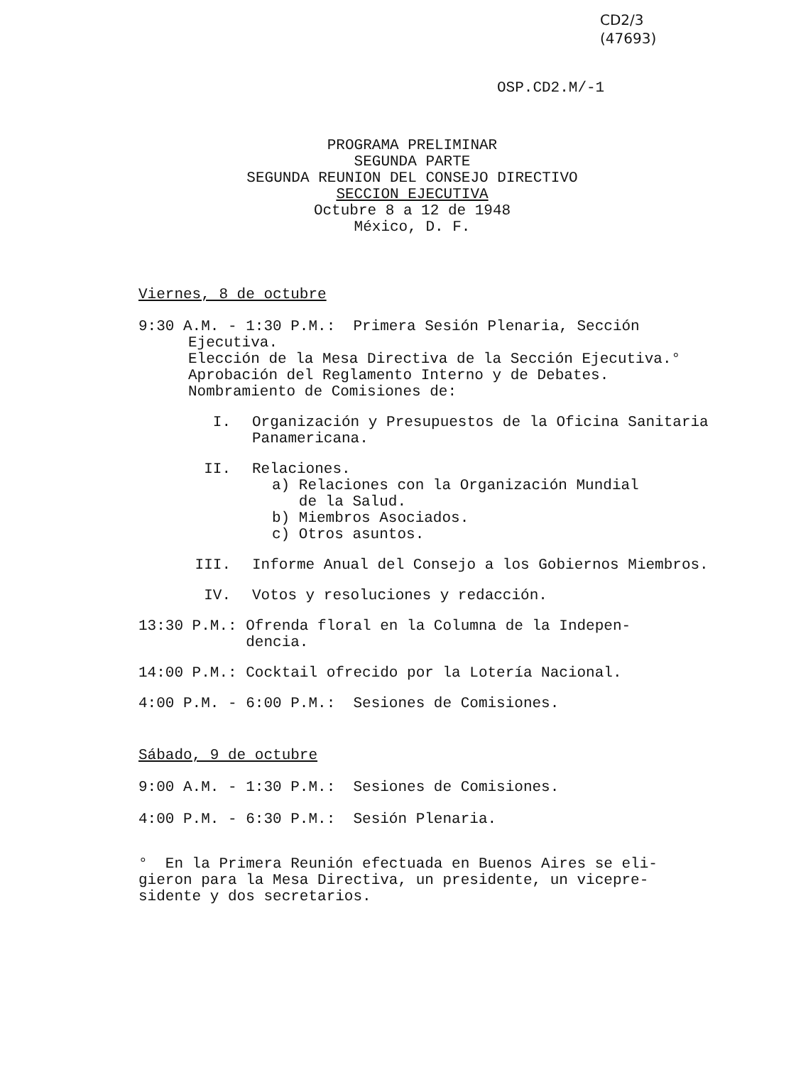CD2/3
(47693)
OSP.CD2.M/-1
PROGRAMA PRELIMINAR
SEGUNDA PARTE
SEGUNDA REUNION DEL CONSEJO DIRECTIVO
SECCION EJECUTIVA
Octubre 8 a 12 de 1948
México, D. F.
Viernes, 8 de octubre
9:30 A.M. - 1:30 P.M.: Primera Sesión Plenaria, Sección
Ejecutiva.
Elección de la Mesa Directiva de la Sección Ejecutiva.°
Aprobación del Reglamento Interno y de Debates.
Nombramiento de Comisiones de:
I. Organización y Presupuestos de la Oficina Sanitaria Panamericana.
II. Relaciones.
a) Relaciones con la Organización Mundial
de la Salud.
b) Miembros Asociados.
c) Otros asuntos.
III. Informe Anual del Consejo a los Gobiernos Miembros.
IV. Votos y resoluciones y redacción.
13:30 P.M.: Ofrenda floral en la Columna de la Indepen-
dencia.
14:00 P.M.: Cocktail ofrecido por la Lotería Nacional.
4:00 P.M. - 6:00 P.M.: Sesiones de Comisiones.
Sábado, 9 de octubre
9:00 A.M. - 1:30 P.M.: Sesiones de Comisiones.
4:00 P.M. - 6:30 P.M.: Sesión Plenaria.
° En la Primera Reunión efectuada en Buenos Aires se eli-
gieron para la Mesa Directiva, un presidente, un vicepre-
sidente y dos secretarios.